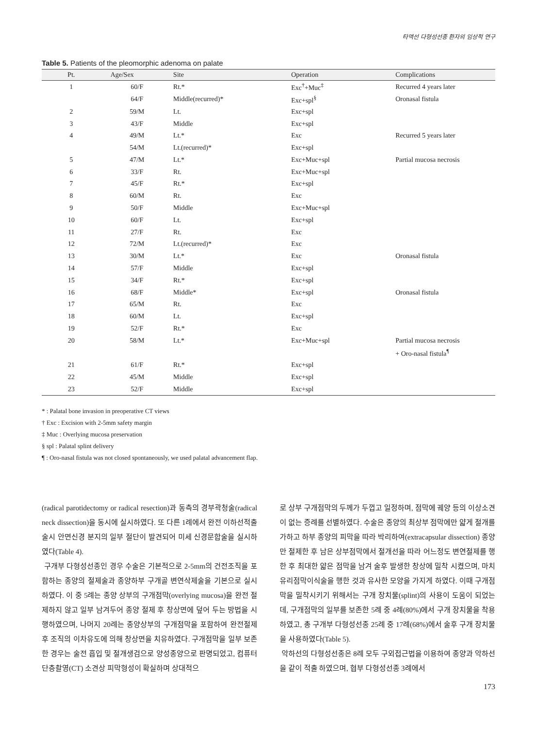타액선 다형성선종 환자의 임상적 연구
Table 5. Patients of the pleomorphic adenoma on palate
| Pt. | Age/Sex | Site | Operation | Complications |
| --- | --- | --- | --- | --- |
| 1 | 60/F | Rt.* | Exc<sup>†</sup>+Muc<sup>‡</sup> | Recurred 4 years later |
| | 64/F | Middle(recurred)* | Exc+spl<sup>§</sup> | Oronasal fistula |
| 2 | 59/M | Lt. | Exc+spl | |
| 3 | 43/F | Middle | Exc+spl | |
| 4 | 49/M | Lt.* | Exc | Recurred 5 years later |
| | 54/M | Lt.(recurred)* | Exc+spl | |
| 5 | 47/M | Lt.* | Exc+Muc+spl | Partial mucosa necrosis |
| 6 | 33/F | Rt. | Exc+Muc+spl | |
| 7 | 45/F | Rt.* | Exc+spl | |
| 8 | 60/M | Rt. | Exc | |
| 9 | 50/F | Middle | Exc+Muc+spl | |
| 10 | 60/F | Lt. | Exc+spl | |
| 11 | 27/F | Rt. | Exc | |
| 12 | 72/M | Lt.(recurred)* | Exc | |
| 13 | 30/M | Lt.* | Exc | Oronasal fistula |
| 14 | 57/F | Middle | Exc+spl | |
| 15 | 34/F | Rt.* | Exc+spl | |
| 16 | 68/F | Middle* | Exc+spl | Oronasal fistula |
| 17 | 65/M | Rt. | Exc | |
| 18 | 60/M | Lt. | Exc+spl | |
| 19 | 52/F | Rt.* | Exc | |
| 20 | 58/M | Lt.* | Exc+Muc+spl | Partial mucosa necrosis |
| | | | | + Oro-nasal fistula<sup>¶</sup> |
| 21 | 61/F | Rt.* | Exc+spl | |
| 22 | 45/M | Middle | Exc+spl | |
| 23 | 52/F | Middle | Exc+spl | |
* : Palatal bone invasion in preoperative CT views
† Exc : Excision with 2-5mm safety margin
‡ Muc : Overlying mucosa preservation
§ spl : Palatal splint delivery
¶ : Oro-nasal fistula was not closed spontaneously, we used palatal advancement flap.
(radical parotidectomy or radical resection)과 동측의 경부곽청술(radical neck dissection)을 동시에 실시하였다. 또 다른 1례에서 완전 이하선적출술시 안면신경 분지의 일부 절단이 발견되어 미세 신경문합술을 실시하였다(Table 4).
구개부 다형성선종인 경우 수술은 기본적으로 2-5mm의 건전조직을 포함하는 종양의 절제술과 종양하부 구개골 변연삭제술을 기본으로 실시하였다. 이 중 5례는 종양 상부의 구개점막(overlying mucosa)을 완전 절제하지 않고 일부 남겨두어 종양 절제 후 창상면에 덮어 두는 방법을 시행하였으며, 나머지 20례는 종양상부의 구개점막을 포함하여 완전절제 후 조직의 이차유도에 의해 창상면을 치유하였다. 구개점막을 일부 보존한 경우는 술전 흡입 및 절개생검으로 양성종양으로 판명되었고, 컴퓨터단층촬영(CT) 소견상 피막형성이 확실하며 상대적으
로 상부 구개점막의 두께가 두껍고 일정하며, 점막에 궤양 등의 이상소견이 없는 증례를 선별하였다. 수술은 종양의 최상부 점막에만 얇게 절개를 가하고 하부 종양의 피막을 따라 박리하여(extracapsular dissection) 종양만 절제한 후 남은 상부점막에서 절개선을 따라 어느정도 변연절제를 행한 후 최대한 얇은 점막을 남겨 술후 발생한 창상에 밀착 시켰으며, 마치 유리점막이식술을 행한 것과 유사한 모양을 가지게 하였다. 이때 구개점막을 밀착시키기 위해서는 구개 장치물(splint)의 사용이 도움이 되었는데, 구개점막의 일부를 보존한 5례 중 4례(80%)에서 구개 장치물을 착용하였고, 총 구개부 다형성선종 25례 중 17례(68%)에서 술후 구개 장치물을 사용하였다(Table 5).
악하선의 다형성선종은 8례 모두 구외접근법을 이용하여 종양과 악하선을 같이 적출 하였으며, 협부 다형성선종 3례에서
173